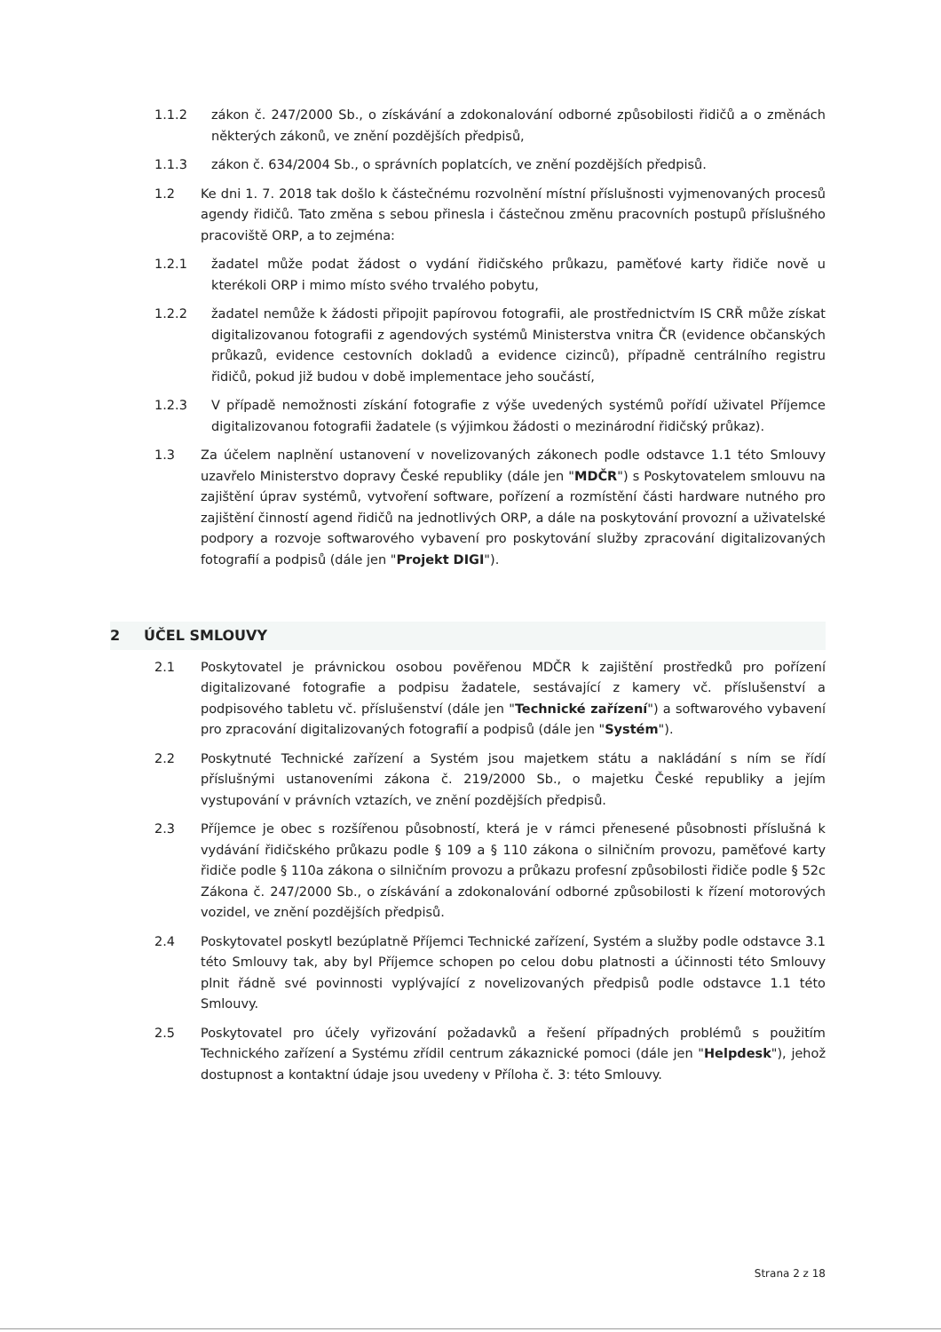1.1.2 zákon č. 247/2000 Sb., o získávání a zdokonalování odborné způsobilosti řidičů a o změnách některých zákonů, ve znění pozdějších předpisů,
1.1.3 zákon č. 634/2004 Sb., o správních poplatcích, ve znění pozdějších předpisů.
1.2 Ke dni 1. 7. 2018 tak došlo k částečnému rozvolnění místní příslušnosti vyjmenovaných procesů agendy řidičů. Tato změna s sebou přinesla i částečnou změnu pracovních postupů příslušného pracoviště ORP, a to zejména:
1.2.1 žadatel může podat žádost o vydání řidičského průkazu, paměťové karty řidiče nově u kterékoli ORP i mimo místo svého trvalého pobytu,
1.2.2 žadatel nemůže k žádosti připojit papírovou fotografii, ale prostřednictvím IS CRŘ může získat digitalizovanou fotografii z agendových systémů Ministerstva vnitra ČR (evidence občanských průkazů, evidence cestovních dokladů a evidence cizinců), případně centrálního registru řidičů, pokud již budou v době implementace jeho součástí,
1.2.3 V případě nemožnosti získání fotografie z výše uvedených systémů pořídí uživatel Příjemce digitalizovanou fotografii žadatele (s výjimkou žádosti o mezinárodní řidičský průkaz).
1.3 Za účelem naplnění ustanovení v novelizovaných zákonech podle odstavce 1.1 této Smlouvy uzavřelo Ministerstvo dopravy České republiky (dále jen "MDČR") s Poskytovatelem smlouvu na zajištění úprav systémů, vytvoření software, pořízení a rozmístění části hardware nutného pro zajištění činností agend řidičů na jednotlivých ORP, a dále na poskytování provozní a uživatelské podpory a rozvoje softwarového vybavení pro poskytování služby zpracování digitalizovaných fotografií a podpisů (dále jen "Projekt DIGI").
2 ÚČEL SMLOUVY
2.1 Poskytovatel je právnickou osobou pověřenou MDČR k zajištění prostředků pro pořízení digitalizované fotografie a podpisu žadatele, sestávající z kamery vč. příslušenství a podpisového tabletu vč. příslušenství (dále jen "Technické zařízení") a softwarového vybavení pro zpracování digitalizovaných fotografií a podpisů (dále jen "Systém").
2.2 Poskytnuté Technické zařízení a Systém jsou majetkem státu a nakládání s ním se řídí příslušnými ustanoveními zákona č. 219/2000 Sb., o majetku České republiky a jejím vystupování v právních vztazích, ve znění pozdějších předpisů.
2.3 Příjemce je obec s rozšířenou působností, která je v rámci přenesené působnosti příslušná k vydávání řidičského průkazu podle § 109 a § 110 zákona o silničním provozu, paměťové karty řidiče podle § 110a zákona o silničním provozu a průkazu profesní způsobilosti řidiče podle § 52c Zákona č. 247/2000 Sb., o získávání a zdokonalování odborné způsobilosti k řízení motorových vozidel, ve znění pozdějších předpisů.
2.4 Poskytovatel poskytl bezúplatně Příjemci Technické zařízení, Systém a služby podle odstavce 3.1 této Smlouvy tak, aby byl Příjemce schopen po celou dobu platnosti a účinnosti této Smlouvy plnit řádně své povinnosti vyplývající z novelizovaných předpisů podle odstavce 1.1 této Smlouvy.
2.5 Poskytovatel pro účely vyřizování požadavků a řešení případných problémů s použitím Technického zařízení a Systému zřídil centrum zákaznické pomoci (dále jen "Helpdesk"), jehož dostupnost a kontaktní údaje jsou uvedeny v Příloha č. 3: této Smlouvy.
Strana 2 z 18